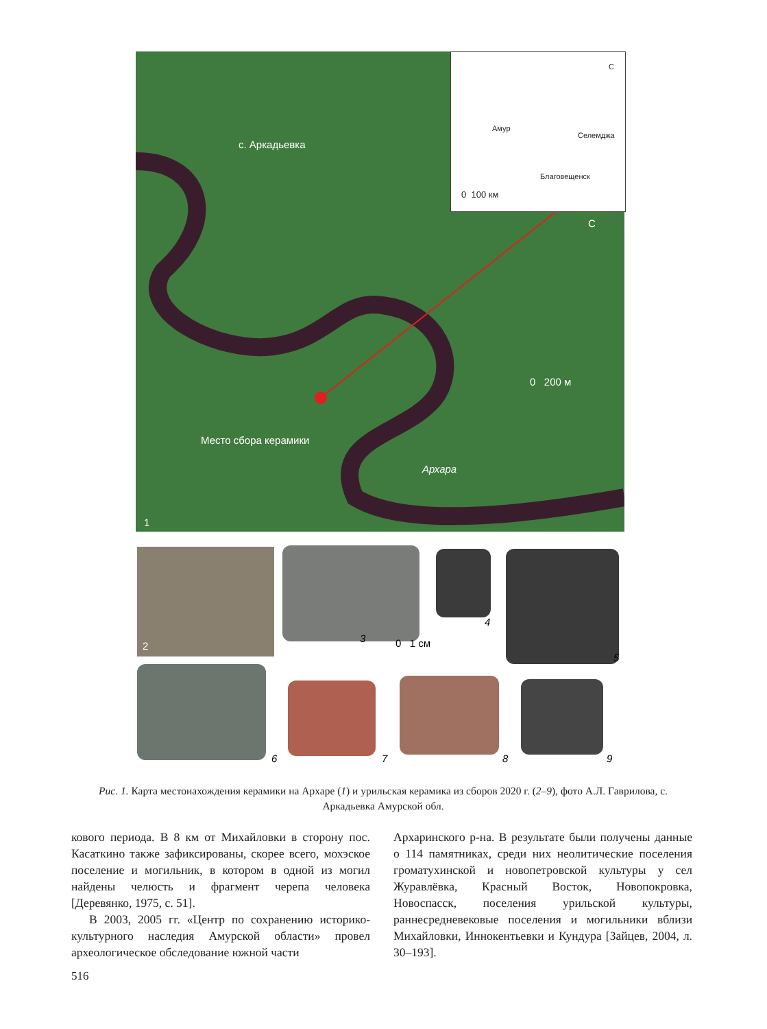с. Аркадьевка
Место сбора керамики
Архара
0 200 м
С
1
Амур
Селемджа
Благовещенск
С
0 100 км
2
3
4
0 1 см
5
6 7 8 9
Рис. 1. Карта местонахождения керамики на Архаре (1) и урильская керамика из сборов 2020 г. (2–9), фото А.Л. Гаврилова, с. Аркадьевка Амурской обл.
кового периода. В 8 км от Михайловки в сторону пос. Касаткино также зафиксированы, скорее всего, мохэское поселение и могильник, в котором в одной из могил найдены челюсть и фрагмент черепа человека [Деревянко, 1975, с. 51].
В 2003, 2005 гг. «Центр по сохранению историко-культурного наследия Амурской области» провел археологическое обследование южной части
Архаринского р-на. В результате были получены данные о 114 памятниках, среди них неолитические поселения громатухинской и новопетровской культуры у сел Журавлёвка, Красный Восток, Новопокровка, Новоспасск, поселения урильской культуры, раннесредневековые поселения и могильники вблизи Михайловки, Иннокентьевки и Кундура [Зайцев, 2004, л. 30–193].
516